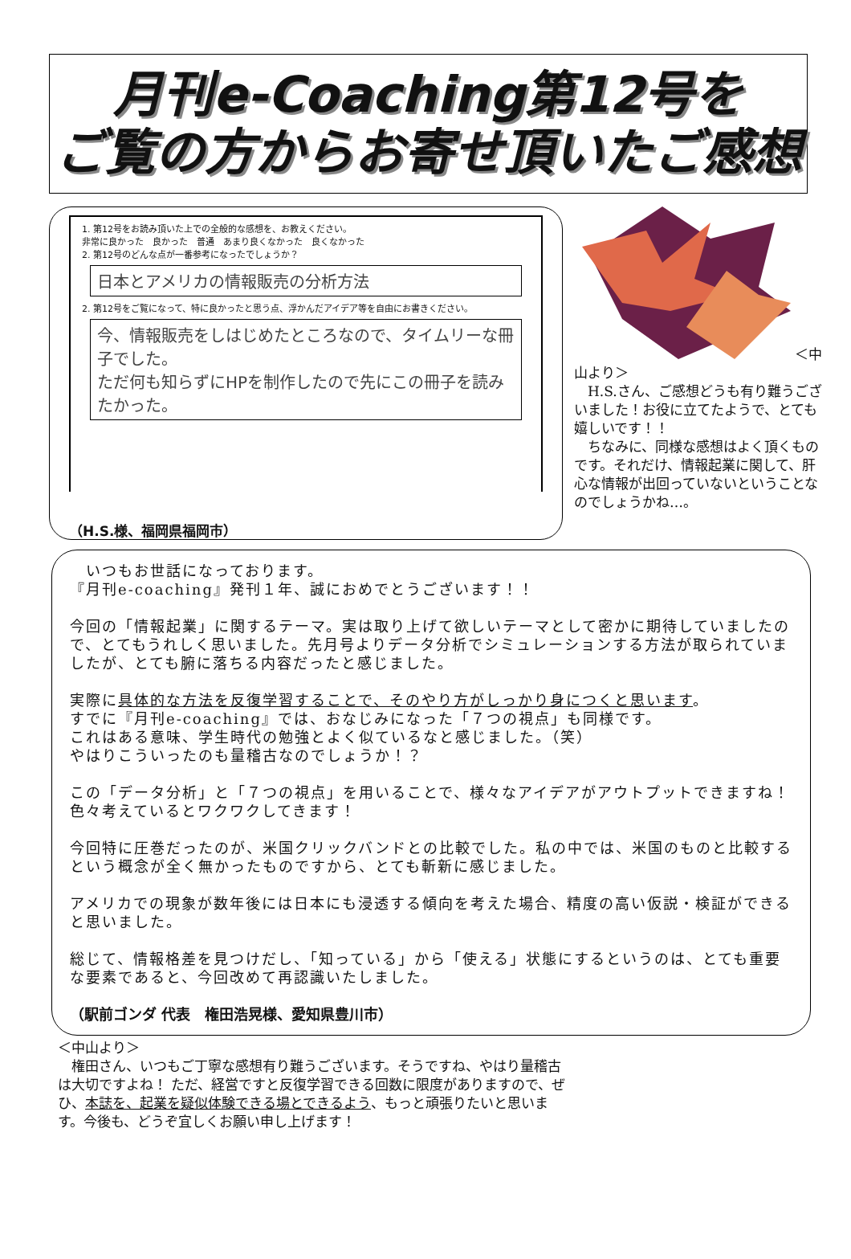月刊e-Coaching第12号を
ご覧の方からお寄せ頂いたご感想
1. 第12号をお読み頂いた上での全般的な感想を、お教えください。
非常に良かった　良かった　普通　あまり良くなかった　良くなかった
2. 第12号のどんな点が一番参考になったでしょうか？
日本とアメリカの情報販売の分析方法
2. 第12号をご覧になって、特に良かったと思う点、浮かんだアイデア等を自由にお書きください。
今、情報販売をしはじめたところなので、タイムリーな冊子でした。
ただ何も知らずにHPを制作したので先にこの冊子を読みたかった。
（H.S.様、福岡県福岡市）
＜中山より＞
　H.S.さん、ご感想どうも有り難うございました！お役に立てたようで、とても嬉しいです！！
　ちなみに、同様な感想はよく頂くものです。それだけ、情報起業に関して、肝心な情報が出回っていないということなのでしょうかね…。
　いつもお世話になっております。
『月刊e-coaching』発刊１年、誠におめでとうございます！！
今回の「情報起業」に関するテーマ。実は取り上げて欲しいテーマとして密かに期待していましたので、とてもうれしく思いました。先月号よりデータ分析でシミュレーションする方法が取られていましたが、とても腑に落ちる内容だったと感じました。
実際に具体的な方法を反復学習することで、そのやり方がしっかり身につくと思います。
すでに『月刊e-coaching』では、おなじみになった「７つの視点」も同様です。
これはある意味、学生時代の勉強とよく似ているなと感じました。（笑）
やはりこういったのも量稽古なのでしょうか！？
この「データ分析」と「７つの視点」を用いることで、様々なアイデアがアウトプットできますね！色々考えているとワクワクしてきます！
今回特に圧巻だったのが、米国クリックバンドとの比較でした。私の中では、米国のものと比較するという概念が全く無かったものですから、とても斬新に感じました。
アメリカでの現象が数年後には日本にも浸透する傾向を考えた場合、精度の高い仮説・検証ができると思いました。
総じて、情報格差を見つけだし、「知っている」から「使える」状態にするというのは、とても重要な要素であると、今回改めて再認識いたしました。
（駅前ゴンダ 代表　権田浩晃様、愛知県豊川市）
＜中山より＞
　権田さん、いつもご丁寧な感想有り難うございます。そうですね、やはり量稽古は大切ですよね！ ただ、経営ですと反復学習できる回数に限度がありますので、ぜひ、本誌を、起業を疑似体験できる場とできるよう、もっと頑張りたいと思います。今後も、どうぞ宜しくお願い申し上げます！